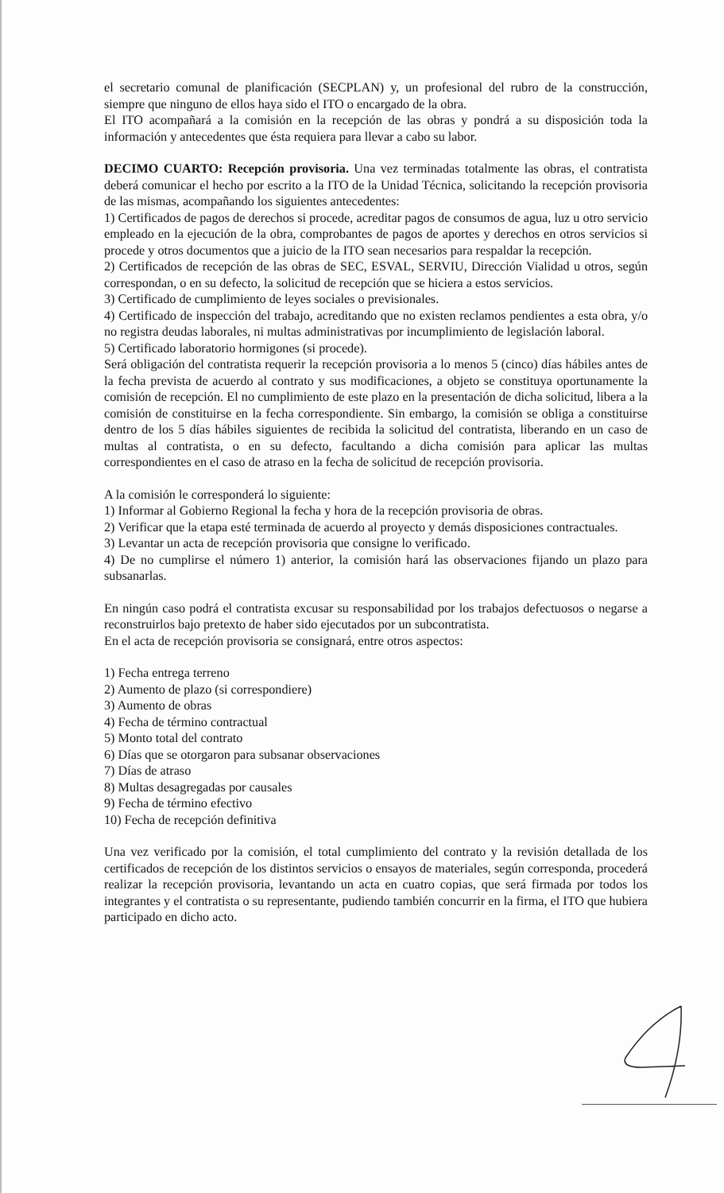el secretario comunal de planificación (SECPLAN) y, un profesional del rubro de la construcción, siempre que ninguno de ellos haya sido el ITO o encargado de la obra.
El ITO acompañará a la comisión en la recepción de las obras y pondrá a su disposición toda la información y antecedentes que ésta requiera para llevar a cabo su labor.
DECIMO CUARTO: Recepción provisoria. Una vez terminadas totalmente las obras, el contratista deberá comunicar el hecho por escrito a la ITO de la Unidad Técnica, solicitando la recepción provisoria de las mismas, acompañando los siguientes antecedentes:
1) Certificados de pagos de derechos si procede, acreditar pagos de consumos de agua, luz u otro servicio empleado en la ejecución de la obra, comprobantes de pagos de aportes y derechos en otros servicios si procede y otros documentos que a juicio de la ITO sean necesarios para respaldar la recepción.
2) Certificados de recepción de las obras de SEC, ESVAL, SERVIU, Dirección Vialidad u otros, según correspondan, o en su defecto, la solicitud de recepción que se hiciera a estos servicios.
3) Certificado de cumplimiento de leyes sociales o previsionales.
4) Certificado de inspección del trabajo, acreditando que no existen reclamos pendientes a esta obra, y/o no registra deudas laborales, ni multas administrativas por incumplimiento de legislación laboral.
5) Certificado laboratorio hormigones (si procede).
Será obligación del contratista requerir la recepción provisoria a lo menos 5 (cinco) días hábiles antes de la fecha prevista de acuerdo al contrato y sus modificaciones, a objeto se constituya oportunamente la comisión de recepción. El no cumplimiento de este plazo en la presentación de dicha solicitud, libera a la comisión de constituirse en la fecha correspondiente. Sin embargo, la comisión se obliga a constituirse dentro de los 5 días hábiles siguientes de recibida la solicitud del contratista, liberando en un caso de multas al contratista, o en su defecto, facultando a dicha comisión para aplicar las multas correspondientes en el caso de atraso en la fecha de solicitud de recepción provisoria.
A la comisión le corresponderá lo siguiente:
1) Informar al Gobierno Regional la fecha y hora de la recepción provisoria de obras.
2) Verificar que la etapa esté terminada de acuerdo al proyecto y demás disposiciones contractuales.
3) Levantar un acta de recepción provisoria que consigne lo verificado.
4) De no cumplirse el número 1) anterior, la comisión hará las observaciones fijando un plazo para subsanarlas.
En ningún caso podrá el contratista excusar su responsabilidad por los trabajos defectuosos o negarse a reconstruirlos bajo pretexto de haber sido ejecutados por un subcontratista.
En el acta de recepción provisoria se consignará, entre otros aspectos:
1) Fecha entrega terreno
2) Aumento de plazo (si correspondiere)
3) Aumento de obras
4) Fecha de término contractual
5) Monto total del contrato
6) Días que se otorgaron para subsanar observaciones
7) Días de atraso
8) Multas desagregadas por causales
9) Fecha de término efectivo
10) Fecha de recepción definitiva
Una vez verificado por la comisión, el total cumplimiento del contrato y la revisión detallada de los certificados de recepción de los distintos servicios o ensayos de materiales, según corresponda, procederá realizar la recepción provisoria, levantando un acta en cuatro copias, que será firmada por todos los integrantes y el contratista o su representante, pudiendo también concurrir en la firma, el ITO que hubiera participado en dicho acto.